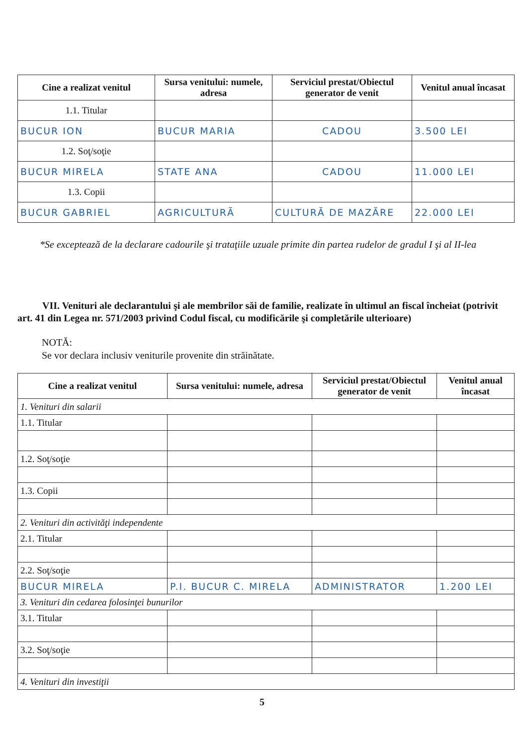| Cine a realizat venitul | Sursa venitului: numele, adresa | Serviciul prestat/Obiectul generator de venit | Venitul anual încasat |
| --- | --- | --- | --- |
| 1.1. Titular | | | |
| BUCUR ION | BUCUR MARIA | CADOU | 3.500 LEI |
| 1.2. Soţ/soţie | | | |
| BUCUR MIRELA | STATE ANA | CADOU | 11.000 LEI |
| 1.3. Copii | | | |
| BUCUR GABRIEL | AGRICULTURĂ | CULTURĂ DE MAZĂRE | 22.000 LEI |
*Se exceptează de la declarare cadourile şi trataţiile uzuale primite din partea rudelor de gradul I şi al II-lea
VII. Venituri ale declarantului şi ale membrilor săi de familie, realizate în ultimul an fiscal încheiat (potrivit art. 41 din Legea nr. 571/2003 privind Codul fiscal, cu modificările şi completările ulterioare)
NOTĂ:
Se vor declara inclusiv veniturile provenite din străinătate.
| Cine a realizat venitul | Sursa venitului: numele, adresa | Serviciul prestat/Obiectul generator de venit | Venitul anual încasat |
| --- | --- | --- | --- |
| 1. Venituri din salarii | | | |
| 1.1. Titular | | | |
| 1.2. Soţ/soţie | | | |
| 1.3. Copii | | | |
| 2. Venituri din activităţi independente | | | |
| 2.1. Titular | | | |
| 2.2. Soţ/soţie | | | |
| BUCUR MIRELA | P.I. BUCUR C. MIRELA | ADMINISTRATOR | 1.200 LEI |
| 3. Venituri din cedarea folosinţei bunurilor | | | |
| 3.1. Titular | | | |
| 3.2. Soţ/soţie | | | |
| 4. Venituri din investiţii | | | |
5